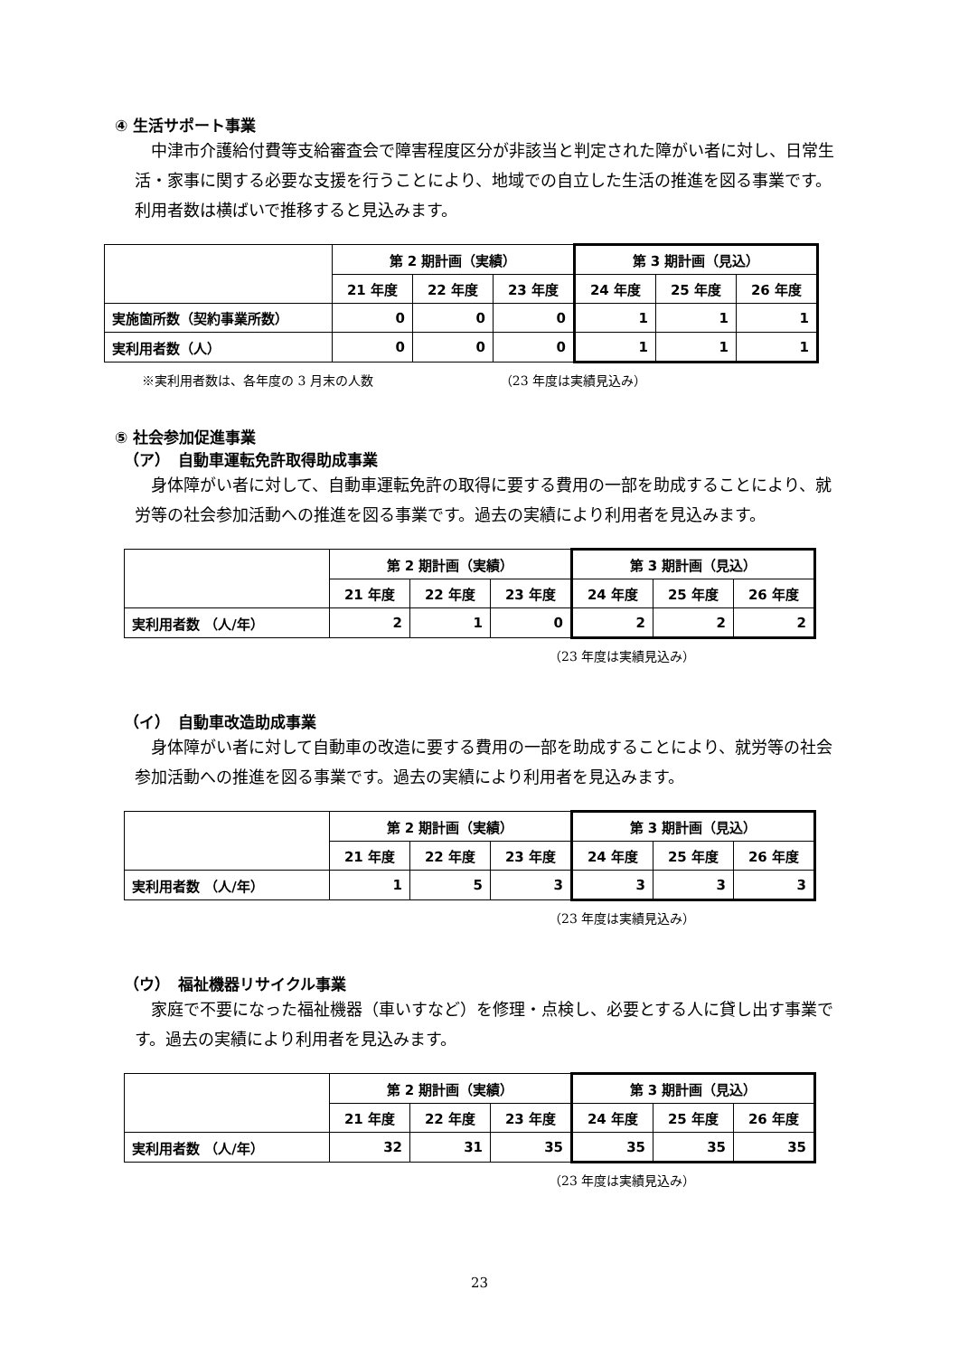④ 生活サポート事業
中津市介護給付費等支給審査会で障害程度区分が非該当と判定された障がい者に対し、日常生活・家事に関する必要な支援を行うことにより、地域での自立した生活の推進を図る事業です。 利用者数は横ばいで推移すると見込みます。
| | 第 2 期計画（実績） | | | 第 3 期計画（見込） | | |
| | 21 年度 | 22 年度 | 23 年度 | 24 年度 | 25 年度 | 26 年度 |
| 実施箇所数（契約事業所数） | 0 | 0 | 0 | 1 | 1 | 1 |
| 実利用者数（人） | 0 | 0 | 0 | 1 | 1 | 1 |
※実利用者数は、各年度の 3 月末の人数 （23 年度は実績見込み）
⑤ 社会参加促進事業
（ア）　自動車運転免許取得助成事業
身体障がい者に対して、自動車運転免許の取得に要する費用の一部を助成することにより、就労等の社会参加活動への推進を図る事業です。過去の実績により利用者を見込みます。
| | 第 2 期計画（実績） | | | 第 3 期計画（見込） | | |
| | 21 年度 | 22 年度 | 23 年度 | 24 年度 | 25 年度 | 26 年度 |
| 実利用者数 （人/年） | 2 | 1 | 0 | 2 | 2 | 2 |
（23 年度は実績見込み）
（イ）　自動車改造助成事業
身体障がい者に対して自動車の改造に要する費用の一部を助成することにより、就労等の社会参加活動への推進を図る事業です。過去の実績により利用者を見込みます。
| | 第 2 期計画（実績） | | | 第 3 期計画（見込） | | |
| | 21 年度 | 22 年度 | 23 年度 | 24 年度 | 25 年度 | 26 年度 |
| 実利用者数 （人/年） | 1 | 5 | 3 | 3 | 3 | 3 |
（23 年度は実績見込み）
（ウ）　福祉機器リサイクル事業
家庭で不要になった福祉機器（車いすなど）を修理・点検し、必要とする人に貸し出す事業です。過去の実績により利用者を見込みます。
| | 第 2 期計画（実績） | | | 第 3 期計画（見込） | | |
| | 21 年度 | 22 年度 | 23 年度 | 24 年度 | 25 年度 | 26 年度 |
| 実利用者数 （人/年） | 32 | 31 | 35 | 35 | 35 | 35 |
（23 年度は実績見込み）
23